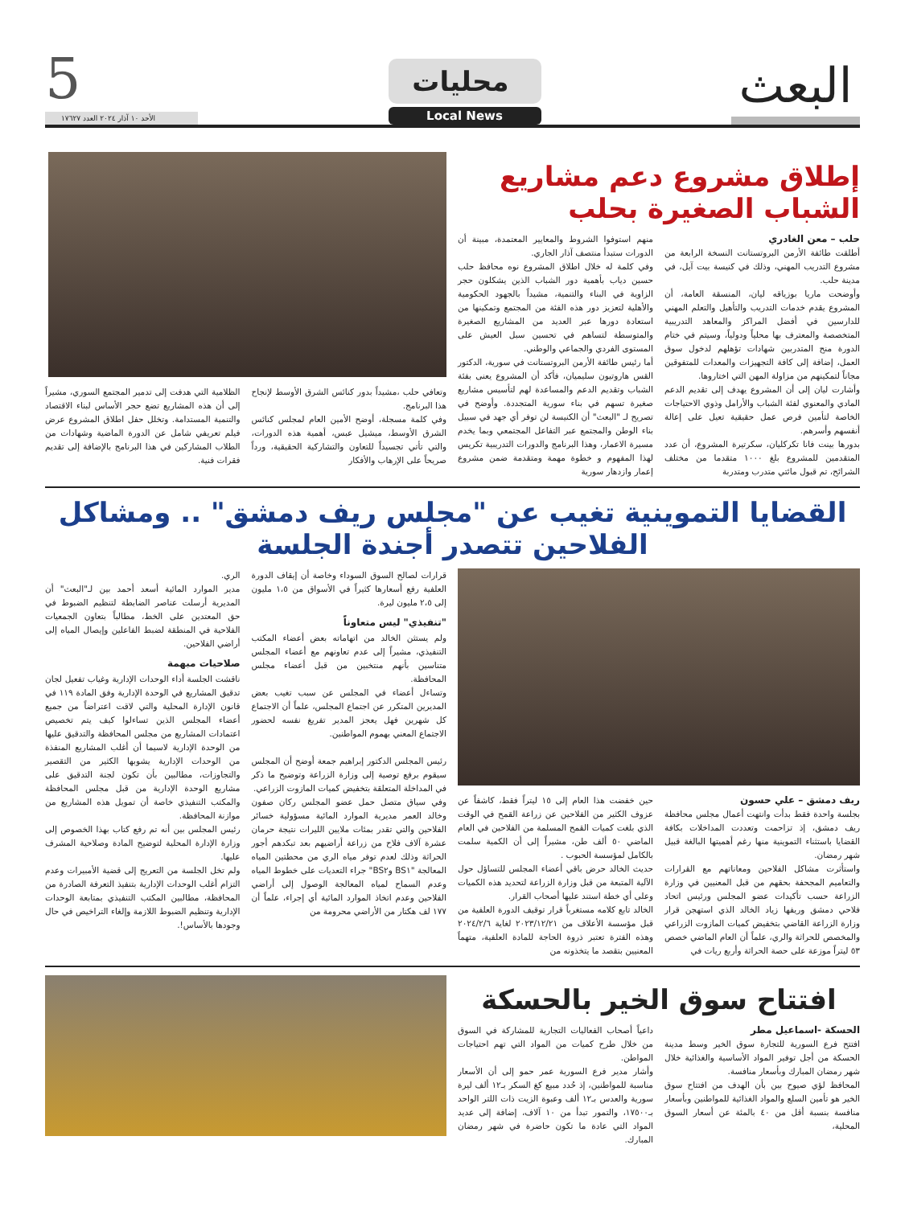البعث
محليات
Local News
5
الأحد ١٠ آذار ٢٠٢٤ العدد ١٧٦٢٧
إطلاق مشروع دعم مشاريع الشباب الصغيرة بحلب
حلب – معن الغادري
أطلقت طائفة الأرمن البروتستانت النسخة الرابعة من مشروع التدريب المهني، وذلك في كنيسة بيت آيل، في مدينة حلب.
وأوضحت ماريا بوزياقه ليان، المنسقة العامة، أن المشروع يقدم خدمات التدريب والتأهيل والتعلم المهني للدارسين في أفضل المراكز والمعاهد التدريبية المتخصصة والمعترف بها محلياً ودولياً، وسيتم في ختام الدورة منح المتدربين شهادات تؤهلهم لدخول سوق العمل، إضافة إلى كافة التجهيزات والمعدات للمتفوقين مجاناً لتمكينهم من مزاولة المهن التي اختاروها.
وأشارت ليان إلى أن المشروع يهدف إلى تقديم الدعم المادي والمعنوي لفئة الشباب والأرامل وذوي الاحتياجات الخاصة لتأمين فرص عمل حقيقية تعيل على إعالة أنفسهم وأسرهم.
بدورها بينت فانا تكركليان، سكرتيرة المشروع، أن عدد المتقدمين للمشروع بلغ ١٠٠٠ متقدما من مختلف الشرائح، تم قبول مائتي متدرب ومتدربة
منهم استوفوا الشروط والمعايير المعتمدة، مبينة أن الدورات ستبدأ منتصف آذار الجاري.
وفي كلمة له خلال اطلاق المشروع نوه محافظ حلب حسين دياب بأهمية دور الشباب الذين يشكلون حجر الزاوية في البناء والتنمية، مشيداً بالجهود الحكومية والأهلية لتعزيز دور هذه الفئة من المجتمع وتمكينها من استعادة دورها عبر العديد من المشاريع الصغيرة والمتوسطة لتساهم في تحسين سبل العيش على المستوى الفردي والجماعي والوطني.
أما رئيس طائفة الأرمن البروتستانت في سورية، الدكتور القس هاروتيون سليميان، فأكد أن المشروع يعنى بفئة الشباب وتقديم الدعم والمساعدة لهم لتأسيس مشاريع صغيرة تسهم في بناء سورية المتجددة. وأوضح في تصريح لـ "البعث" أن الكنيسة لن توفر أي جهد في سبيل بناء الوطن والمجتمع عبر التفاعل المجتمعي وبما يخدم مسيرة الاعمار، وهذا البرنامج والدورات التدريبية تكريس لهذا المفهوم و خطوة مهمة ومتقدمة ضمن مشروع إعمار وازدهار سورية
وتعافي حلب ،مشيداً بدور كنائس الشرق الأوسط لإنجاح هذا البرنامج.
وفي كلمة مسجلة، أوضح الأمين العام لمجلس كنائس الشرق الأوسط، ميشيل عبس، أهمية هذه الدورات، والتي تأتي تجسيداً للتعاون والتشاركية الحقيقية، ورداً صريحاً على الإرهاب والأفكار
الظلامية التي هدفت إلى تدمير المجتمع السوري، مشيراً إلى أن هذه المشاريع تضع حجر الأساس لبناء الاقتصاد والتنمية المستدامة. وتخلل حفل اطلاق المشروع عرض فيلم تعريفي شامل عن الدورة الماضية وشهادات من الطلاب المشاركين في هذا البرنامج بالإضافة إلى تقديم فقرات فنية.
القضايا التموينية تغيب عن "مجلس ريف دمشق" .. ومشاكل الفلاحين تتصدر أجندة الجلسة
ريف دمشق – علي حسون
بجلسة واحدة فقط بدأت وانتهت أعمال مجلس محافظة ريف دمشق، إذ تزاحمت وتعددت المداخلات بكافة القضايا باستثناء التموينية منها رغم أهميتها البالغة قبيل شهر رمضان.
واستأثرت مشاكل الفلاحين ومعاناتهم مع القرارات والتعاميم المجحفة بحقهم من قبل المعنيين في وزارة الزراعة حسب تأكيدات عضو المجلس ورئيس اتحاد فلاحي دمشق وريفها زياد الخالد الذي استهجن قرار وزارة الزراعة القاضي بتخفيض كميات المازوت الزراعي والمخصص للحراثة والري، علماً أن العام الماضي خصص ٥٣ ليتراً موزعة على حصة الحراثة وأربع ريات في
حين خفضت هذا العام إلى ١٥ ليتراً فقط، كاشفاً عن عزوف الكثير من الفلاحين عن زراعة القمح في الوقت الذي بلغت كميات القمح المسلمة من الفلاحين في العام الماضي ٥٠ ألف طن، مشيراً إلى أن الكمية سلمت بالكامل لمؤسسة الحبوب .
حديث الخالد حرض باقي أعضاء المجلس للتساؤل حول الآلية المتبعة من قبل وزارة الزراعة لتحديد هذه الكميات وعلى أي خطة استند عليها أصحاب القرار.
الخالد تابع كلامه مستغرباً قرار توقيف الدورة العلفية من قبل مؤسسة الأعلاف من ٢٠٢٣/١٢/٢١ لغاية ٢٠٢٤/٢/٦ وهذه الفترة تعتبر ذروة الحاجة للمادة العلفية، متهماً المعنيين بتقصد ما يتخذونه من
قرارات لصالح السوق السوداء وخاصة أن إيقاف الدورة العلفية رفع أسعارها كثيراً في الأسواق من ١،٥ مليون إلى ٢،٥ مليون ليرة.
"تنفيذي" ليس متعاوناً
ولم يستثن الخالد من اتهاماته بعض أعضاء المكتب التنفيذي، مشيراً إلى عدم تعاونهم مع أعضاء المجلس متناسين بأنهم منتخبين من قبل أعضاء مجلس المحافظة.
وتساءل أعضاء في المجلس عن سبب تغيب بعض المديرين المتكرر عن اجتماع المجلس، علماً أن الاجتماع كل شهرين فهل يعجز المدير تفريغ نفسه لحضور الاجتماع المعني بهموم المواطنين.
رئيس المجلس الدكتور إبراهيم جمعة أوضح أن المجلس سيقوم برفع توصية إلى وزارة الزراعة وتوضيح ما ذكر في المداخلة المتعلقة بتخفيض كميات المازوت الزراعي.
وفي سياق متصل حمل عضو المجلس ركان صفون وخالد العمر مديرية الموارد المائية مسؤولية خسائر الفلاحين والتي تقدر بمئات ملايين الليرات نتيجة حرمان عشرة آلاف فلاح من زراعة أراضيهم بعد تبكدهم أجور الحراثة وذلك لعدم توفر مياه الري من محطتين المياه المعالجة "BS١ وBS٢" جراء التعديات على خطوط المياه وعدم السماح لمياه المعالجة الوصول إلى أراضي الفلاحين وعدم اتخاذ الموارد المائية أي إجراء، علماً أن ١٧٧ لف هكتار من الأراضي محرومة من
الري.
مدير الموارد المائية أسعد أحمد بين لـ"البعث" أن المديرية أرسلت عناصر الضابطة لتنظيم الضبوط في حق المعتدين على الخط، مطالباً بتعاون الجمعيات الفلاحية في المنطقة لضبط الفاعلين وإيصال المياه إلى أراضي الفلاحين.
صلاحيات مبهمة
ناقشت الجلسة أداء الوحدات الإدارية وغياب تفعيل لجان تدقيق المشاريع في الوحدة الإدارية وفق المادة ١١٩ في قانون الإدارة المحلية والتي لاقت اعتراضاً من جميع أعضاء المجلس الذين تساءلوا كيف يتم تخصيص اعتمادات المشاريع من مجلس المحافظة والتدقيق عليها من الوحدة الإدارية لاسيما أن أغلب المشاريع المنفذة من الوحدات الإدارية يشوبها الكثير من التقصير والتجاوزات، مطالبين بأن تكون لجنة التدقيق على مشاريع الوحدة الإدارية من قبل مجلس المحافظة والمكتب التنفيذي خاصة أن تمويل هذه المشاريع من موازنة المحافظة.
رئيس المجلس بين أنه تم رفع كتاب بهذا الخصوص إلى وزارة الإدارة المحلية لتوضيح المادة وصلاحية المشرف عليها.
ولم تخل الجلسة من التعريج إلى قضية الأمبيرات وعدم التزام أغلب الوحدات الإدارية بتنفيذ التعرفة الصادرة من المحافظة، مطالبين المكتب التنفيذي بمتابعة الوحدات الإدارية وتنظيم الضبوط اللازمة وإلغاء التراخيص في حال وجودها بالأساس!.
افتتاح سوق الخير بالحسكة
الحسكة -اسماعيل مطر
افتتح فرع السورية للتجارة سوق الخير وسط مدينة الحسكة من أجل توفير المواد الأساسية والغذائية خلال شهر رمضان المبارك وبأسعار منافسة.
المحافظ لؤي صيوح بين بأن الهدف من افتتاح سوق الخير هو تأمين السلع والمواد الغذائية للمواطنين وبأسعار منافسة بنسبة أقل من ٤٠ بالمئة عن أسعار السوق المحلية،
داعياً أصحاب الفعاليات التجارية للمشاركة في السوق من خلال طرح كميات من المواد التي تهم احتياجات المواطن.
وأشار مدير فرع السورية عمر حمو إلى أن الأسعار مناسبة للمواطنين، إذ حُدد مبيع كغ السكر بـ١٢ ألف ليرة سورية والعدس بـ١٢ ألف وعبوة الزيت ذات اللتر الواحد بـ١٧٥٠٠، والتمور تبدأ من ١٠ آلاف، إضافة إلى عديد المواد التي عادة ما تكون حاضرة في شهر رمضان المبارك.